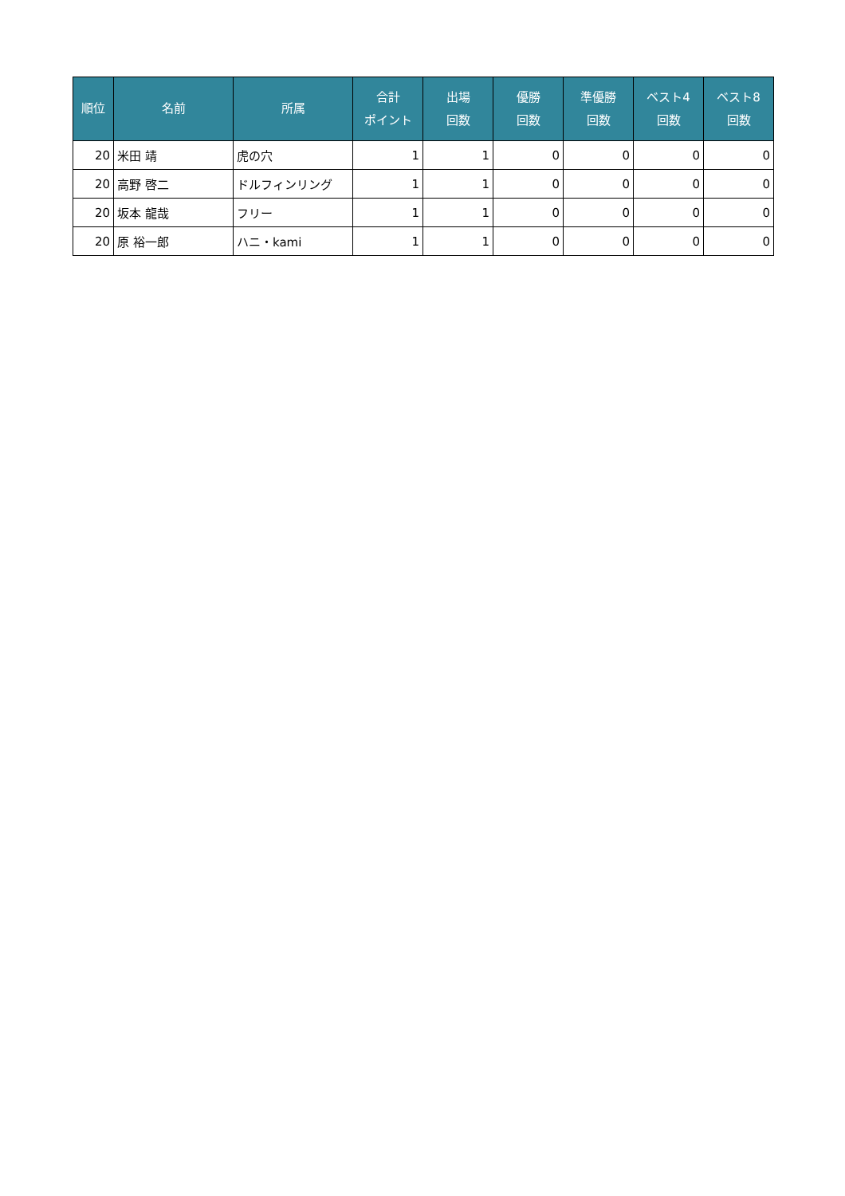| 順位 | 名前 | 所属 | 合計 ポイント | 出場 回数 | 優勝 回数 | 準優勝 回数 | ベスト4 回数 | ベスト8 回数 |
| --- | --- | --- | --- | --- | --- | --- | --- | --- |
| 20 | 米田 靖 | 虎の穴 | 1 | 1 | 0 | 0 | 0 | 0 |
| 20 | 高野 啓二 | ドルフィンリング | 1 | 1 | 0 | 0 | 0 | 0 |
| 20 | 坂本 龍哉 | フリー | 1 | 1 | 0 | 0 | 0 | 0 |
| 20 | 原 裕一郎 | ハニ・kami | 1 | 1 | 0 | 0 | 0 | 0 |